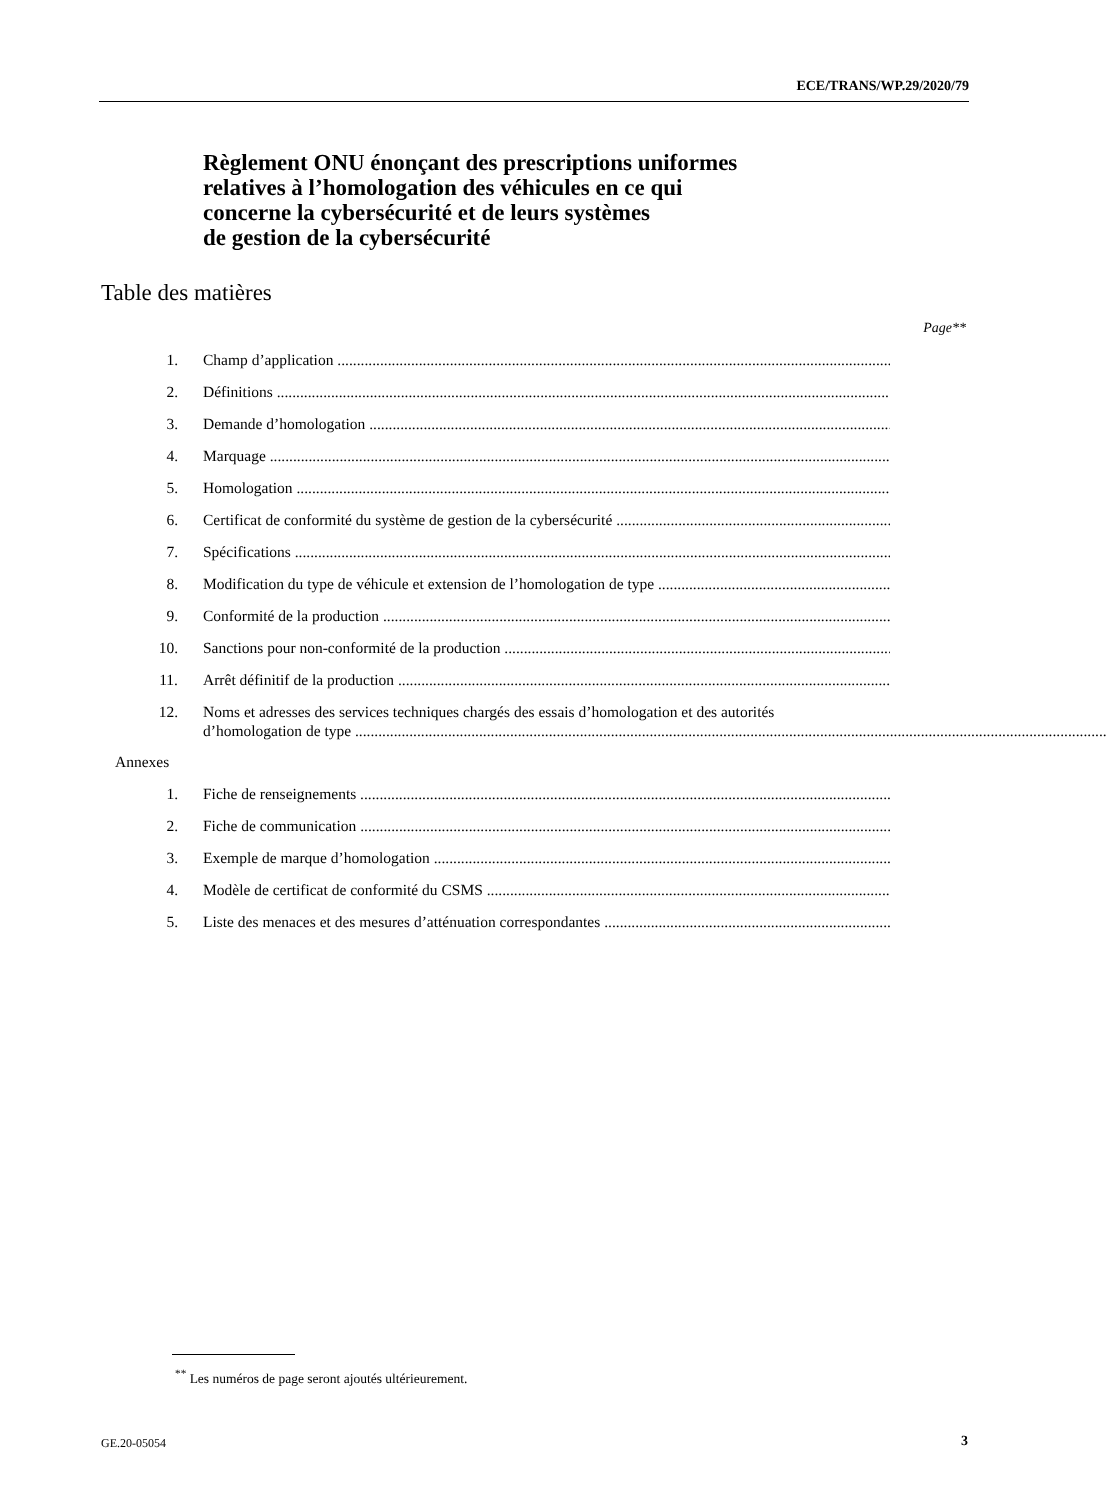ECE/TRANS/WP.29/2020/79
Règlement ONU énonçant des prescriptions uniformes
relatives à l’homologation des véhicules en ce qui
concerne la cybersécurité et de leurs systèmes
de gestion de la cybersécurité
Table des matières
Page**
1. Champ d’application
2. Définitions
3. Demande d’homologation
4. Marquage
5. Homologation
6. Certificat de conformité du système de gestion de la cybersécurité
7. Spécifications
8. Modification du type de véhicule et extension de l’homologation de type
9. Conformité de la production
10. Sanctions pour non-conformité de la production
11. Arrêt définitif de la production
12. Noms et adresses des services techniques chargés des essais d’homologation et des autorités
d’homologation de type
Annexes
1. Fiche de renseignements
2. Fiche de communication
3. Exemple de marque d’homologation
4. Modèle de certificat de conformité du CSMS
5. Liste des menaces et des mesures d’atténuation correspondantes
<sup>**</sup> Les numéros de page seront ajoutés ultérieurement.
GE.20-05054 3